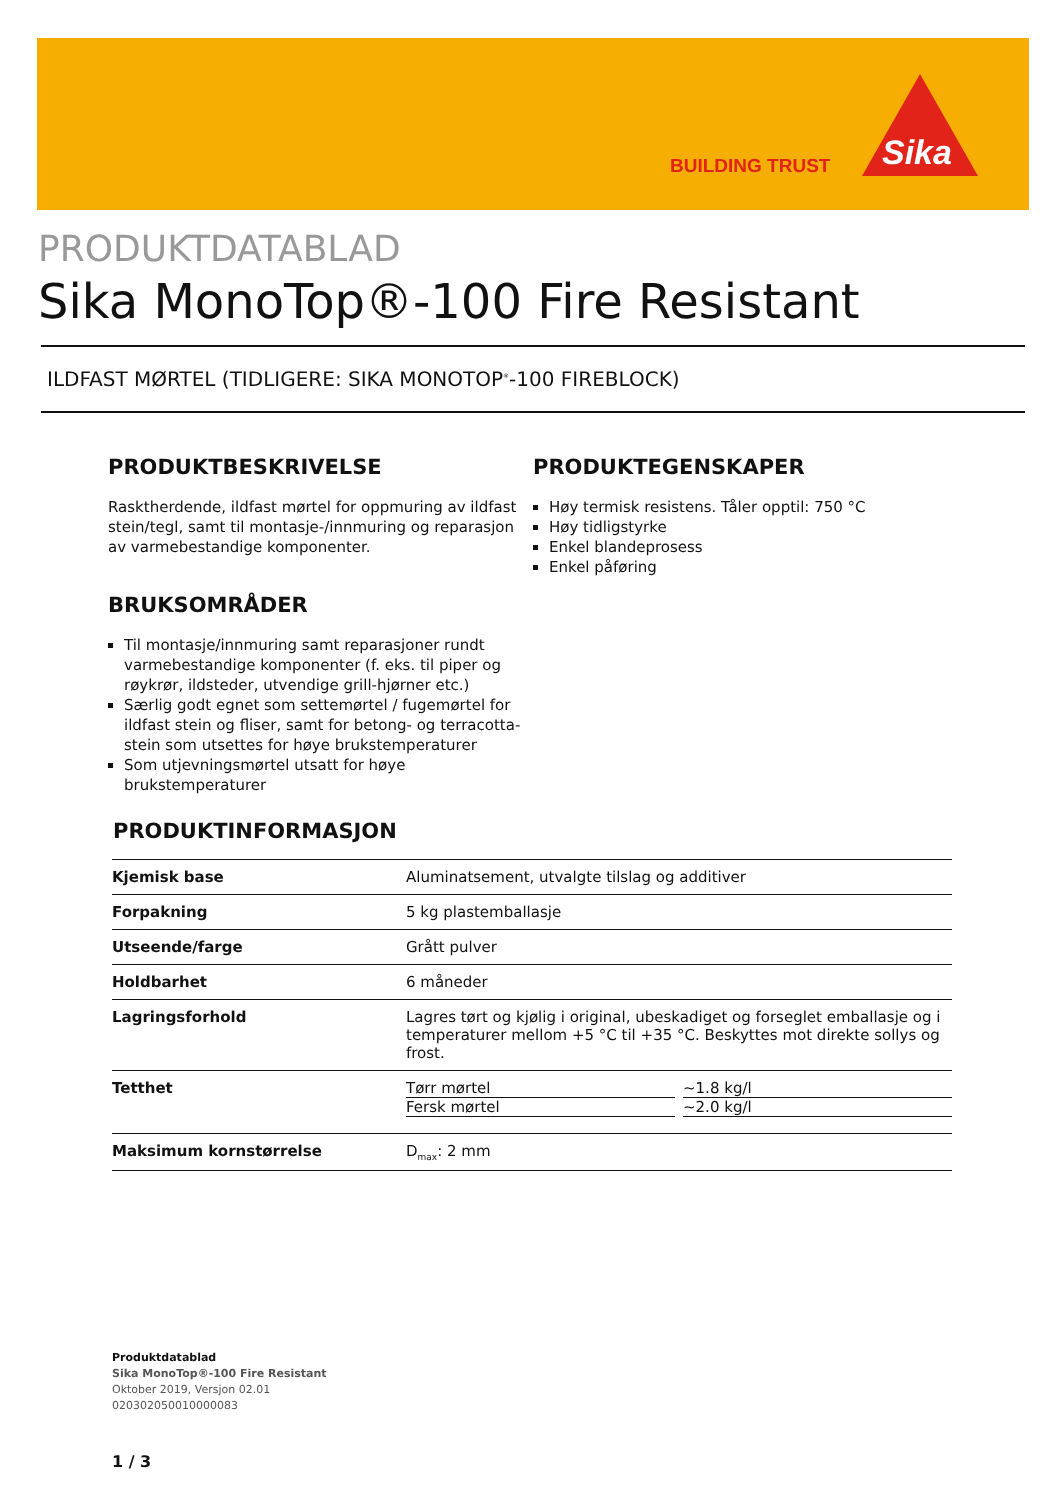BUILDING TRUST
Sika
PRODUKTDATABLAD
Sika MonoTop®-100 Fire Resistant
ILDFAST MØRTEL (TIDLIGERE: SIKA MONOTOP<sup>®</sup>-100 FIREBLOCK)
PRODUKTBESKRIVELSE
Rasktherdende, ildfast mørtel for oppmuring av ildfast stein/tegl, samt til montasje-/innmuring og reparasjon av varmebestandige komponenter.
BRUKSOMRÅDER
Til montasje/innmuring samt reparasjoner rundt varmebestandige komponenter (f. eks. til piper og røykrør, ildsteder, utvendige grill-hjørner etc.)
Særlig godt egnet som settemørtel / fugemørtel for ildfast stein og fliser, samt for betong- og terracotta-stein som utsettes for høye brukstemperaturer
Som utjevningsmørtel utsatt for høye brukstemperaturer
PRODUKTEGENSKAPER
Høy termisk resistens. Tåler opptil: 750 °C
Høy tidligstyrke
Enkel blandeprosess
Enkel påføring
PRODUKTINFORMASJON
| Kjemisk base | Aluminatsement, utvalgte tilslag og additiver |
| Forpakning | 5 kg plastemballasje |
| Utseende/farge | Grått pulver |
| Holdbarhet | 6 måneder |
| Lagringsforhold | Lagres tørt og kjølig i original, ubeskadiget og forseglet emballasje og i temperaturer mellom +5 °C til +35 °C. Beskyttes mot direkte sollys og frost. |
| Tetthet | Tørr mørtel ~1.8 kg/l Fersk mørtel ~2.0 kg/l |
| Maksimum kornstørrelse | D<sub>max</sub>: 2 mm |
Produktdatablad
Sika MonoTop®-100 Fire Resistant
Oktober 2019, Versjon 02.01
020302050010000083
1 / 3